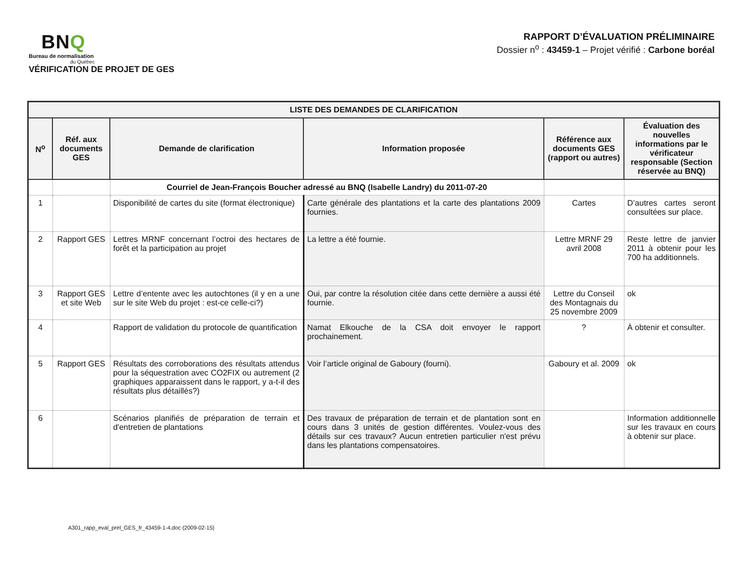BNQ
Bureau de normalisation
du Québec
VÉRIFICATION DE PROJET DE GES
RAPPORT D’ÉVALUATION PRÉLIMINAIRE
Dossier n<sup>o</sup> : 43459-1 – Projet vérifié : Carbone boréal
| LISTE DES DEMANDES DE CLARIFICATION | | | | | |
| --- | --- | --- | --- | --- | --- |
| N<sup>o</sup> | Réf. aux documents GES | Demande de clarification | Information proposée | Référence aux documents GES (rapport ou autres) | Évaluation des nouvelles informations par le vérificateur responsable (Section réservée au BNQ) |
| | | Courriel de Jean-François Boucher adressé au BNQ (Isabelle Landry) du 2011-07-20 | | | |
| 1 | | Disponibilité de cartes du site (format électronique) | Carte générale des plantations et la carte des plantations 2009 fournies. | Cartes | D’autres cartes seront consultées sur place. |
| 2 | Rapport GES | Lettres MRNF concernant l’octroi des hectares de forêt et la participation au projet | La lettre a été fournie. | Lettre MRNF 29 avril 2008 | Reste lettre de janvier 2011 à obtenir pour les 700 ha additionnels. |
| 3 | Rapport GES et site Web | Lettre d’entente avec les autochtones (il y en a une sur le site Web du projet : est-ce celle-ci?) | Oui, par contre la résolution citée dans cette dernière a aussi été fournie. | Lettre du Conseil des Montagnais du 25 novembre 2009 | ok |
| 4 | | Rapport de validation du protocole de quantification | Namat Elkouche de la CSA doit envoyer le rapport prochainement. | ? | À obtenir et consulter. |
| 5 | Rapport GES | Résultats des corroborations des résultats attendus pour la séquestration avec CO2FIX ou autrement (2 graphiques apparaissent dans le rapport, y a-t-il des résultats plus détaillés?) | Voir l’article original de Gaboury (fourni). | Gaboury et al. 2009 | ok |
| 6 | | Scénarios planifiés de préparation de terrain et d'entretien de plantations | Des travaux de préparation de terrain et de plantation sont en cours dans 3 unités de gestion différentes. Voulez-vous des détails sur ces travaux? Aucun entretien particulier n'est prévu dans les plantations compensatoires. | | Information additionnelle sur les travaux en cours à obtenir sur place. |
A301_rapp_eval_prel_GES_fr_43459-1-4.doc (2009-02-15)